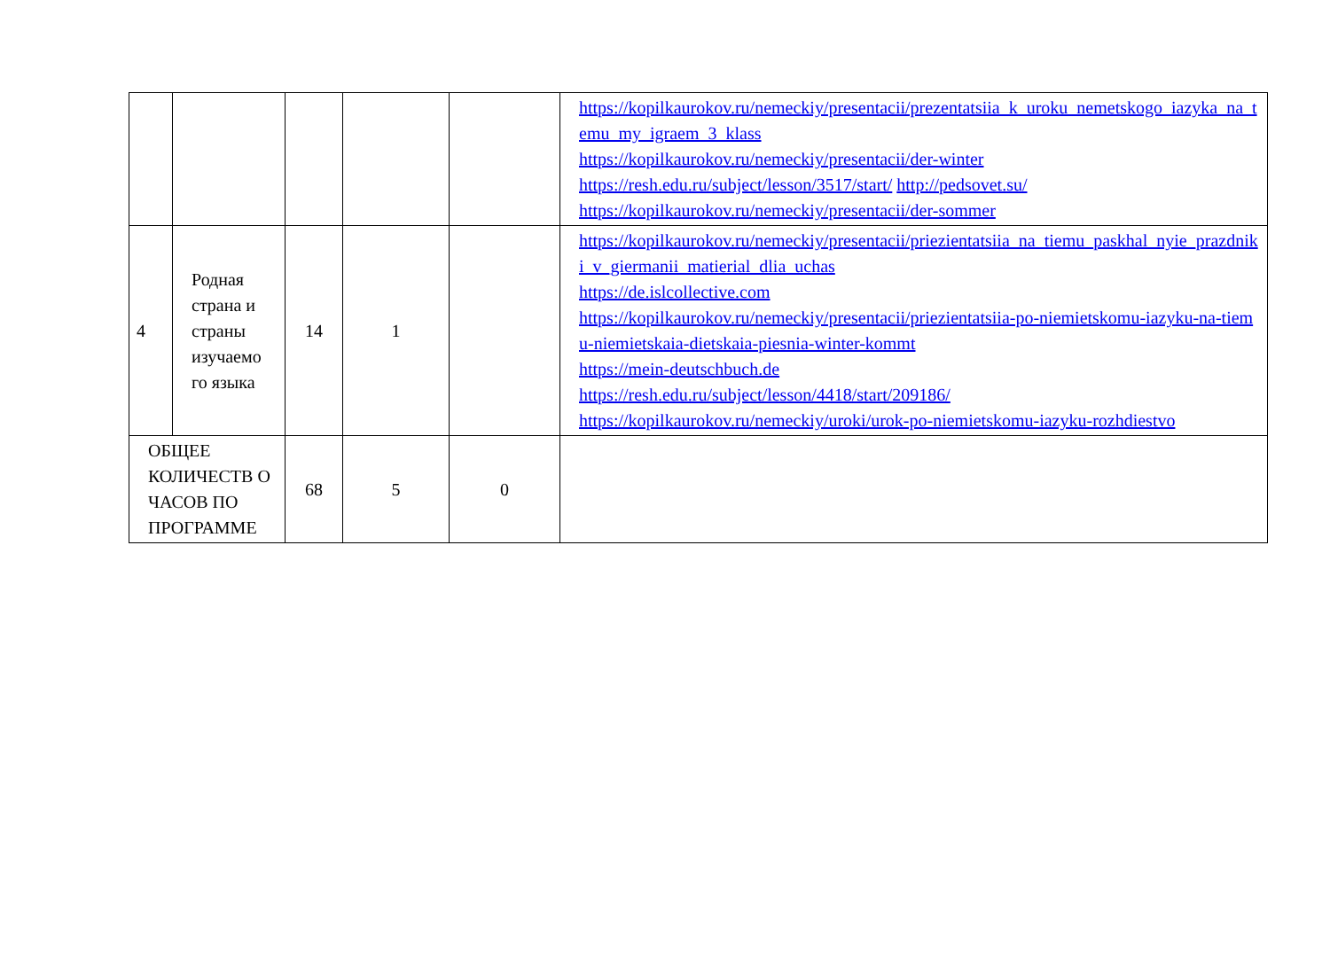| | | | | | https://kopilkaurokov.ru/nemeckiy/presentacii/prezentatsiia_k_uroku_nemetskogo_iazyka_na_temu_my_igraem_3_klass https://kopilkaurokov.ru/nemeckiy/presentacii/der-winter https://resh.edu.ru/subject/lesson/3517/start/ http://pedsovet.su/ https://kopilkaurokov.ru/nemeckiy/presentacii/der-sommer |
| 4 | Родная страна и страны изучаемо го языка | 14 | 1 | | https://kopilkaurokov.ru/nemeckiy/presentacii/priezientatsiia_na_tiemu_paskhal_nyie_prazdniki_v_giermanii_matierial_dlia_uchas https://de.islcollective.com https://kopilkaurokov.ru/nemeckiy/presentacii/priezientatsiia-po-niemietskomu-iazyku-na-tiemu-niemietskaia-dietskaia-piesnia-winter-kommt https://mein-deutschbuch.de https://resh.edu.ru/subject/lesson/4418/start/209186/ https://kopilkaurokov.ru/nemeckiy/uroki/urok-po-niemietskomu-iazyku-rozhdiestvo |
| ОБЩЕЕ КОЛИЧЕСТВ О ЧАСОВ ПО ПРОГРАММЕ | | 68 | 5 | 0 | |